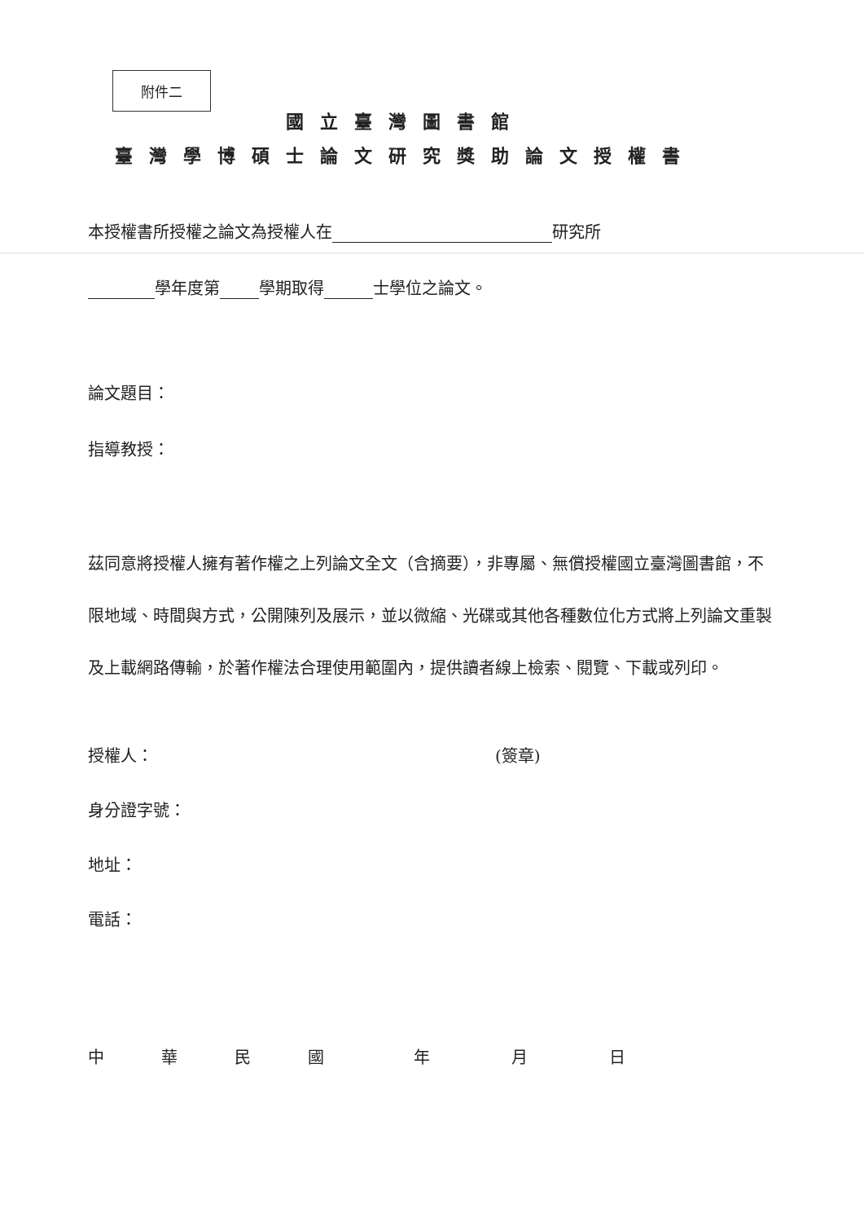附件二
國立臺灣圖書館
臺灣學博碩士論文研究獎助論文授權書
本授權書所授權之論文為授權人在 研究所
學年度第 學期取得 士學位之論文。
論文題目：
指導教授：
茲同意將授權人擁有著作權之上列論文全文（含摘要），非專屬、無償授權國立臺灣圖書館，不限地域、時間與方式，公開陳列及展示，並以微縮、光碟或其他各種數位化方式將上列論文重製及上載網路傳輸，於著作權法合理使用範圍內，提供讀者線上檢索、閱覽、下載或列印。
授權人： (簽章)
身分證字號：
地址：
電話：
中華民國年月日